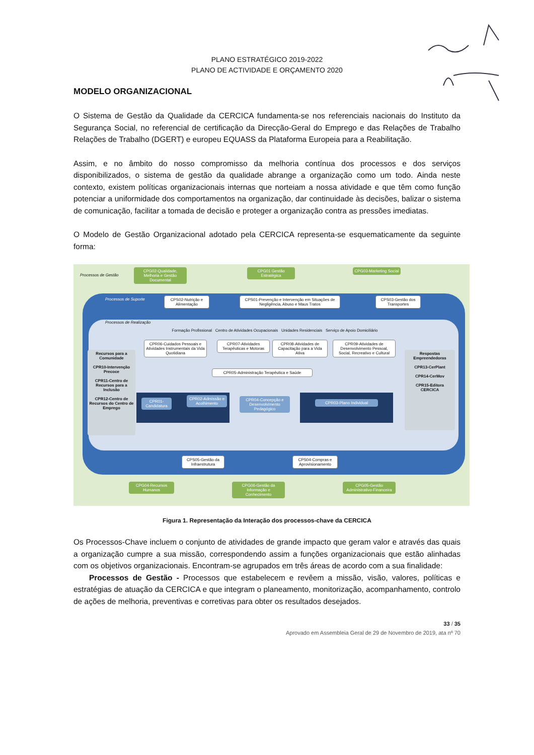PLANO ESTRATÉGICO 2019-2022
PLANO DE ACTIVIDADE E ORÇAMENTO 2020
MODELO ORGANIZACIONAL
O Sistema de Gestão da Qualidade da CERCICA fundamenta-se nos referenciais nacionais do Instituto da Segurança Social, no referencial de certificação da Direcção-Geral do Emprego e das Relações de Trabalho Relações de Trabalho (DGERT) e europeu EQUASS da Plataforma Europeia para a Reabilitação.
Assim, e no âmbito do nosso compromisso da melhoria contínua dos processos e dos serviços disponibilizados, o sistema de gestão da qualidade abrange a organização como um todo. Ainda neste contexto, existem políticas organizacionais internas que norteiam a nossa atividade e que têm como função potenciar a uniformidade dos comportamentos na organização, dar continuidade às decisões, balizar o sistema de comunicação, facilitar a tomada de decisão e proteger a organização contra as pressões imediatas.
O Modelo de Gestão Organizacional adotado pela CERCICA representa-se esquematicamente da seguinte forma:
Processos de Gestão
CPG02-Qualidade, Melhoria e Gestão Documental
CPG01 Gestão Estratégica
CPG03-Marketing Social
Processos de Suporte
CPS02-Nutrição e Alimentação
CPS01-Prevenção e Intervenção em Situações de Negligência, Abuso e Maus Tratos
CPS03-Gestão dos Transportes
Processos de Realização
Formação Profissional Centro de Atividades Ocupacionais Unidades Residenciais Serviço de Apoio Domiciliário
CPR06-Cuidados Pessoais e Atividades Instrumentais da Vida Quotidiana
CPR07-Atividades Terapêuticas e Motoras
CPR08-Atividades de Capacitação para a Vida Ativa
CPR09-Atividades de Desenvolvimento Pessoal, Social, Recreativo e Cultural
Recursos para a Comunidade
CPR10-Intervenção Precoce
CPR11-Centro de Recursos para a Inclusão
CPR12-Centro de Recursos do Centro de Emprego
CPR05-Administração Terapêutica e Saúde
CPR01-Candidatura
CPR02-Admissão e Acolhimento
CPR04-Concepção e Desenvolvimento Pedagógico
CPR03-Plano Individual
Respostas Empreendedoras
CPR13-CerPlant
CPR14-CerMov
CPR15-Editora CERCICA
CPS05-Gestão da Infraestrutura
CPS04-Compras e Aprovisionamento
CPG04-Recursos Humanos
CPG06-Gestão da Informação e Conhecimento
CPG05-Gestão Administrativo-Financeira
Figura 1. Representação da Interação dos processos-chave da CERCICA
Os Processos-Chave incluem o conjunto de atividades de grande impacto que geram valor e através das quais a organização cumpre a sua missão, correspondendo assim a funções organizacionais que estão alinhadas com os objetivos organizacionais. Encontram-se agrupados em três áreas de acordo com a sua finalidade:
Processos de Gestão - Processos que estabelecem e revêem a missão, visão, valores, políticas e estratégias de atuação da CERCICA e que integram o planeamento, monitorização, acompanhamento, controlo de ações de melhoria, preventivas e corretivas para obter os resultados desejados.
33 / 35
Aprovado em Assembleia Geral de 29 de Novembro de 2019, ata nº 70